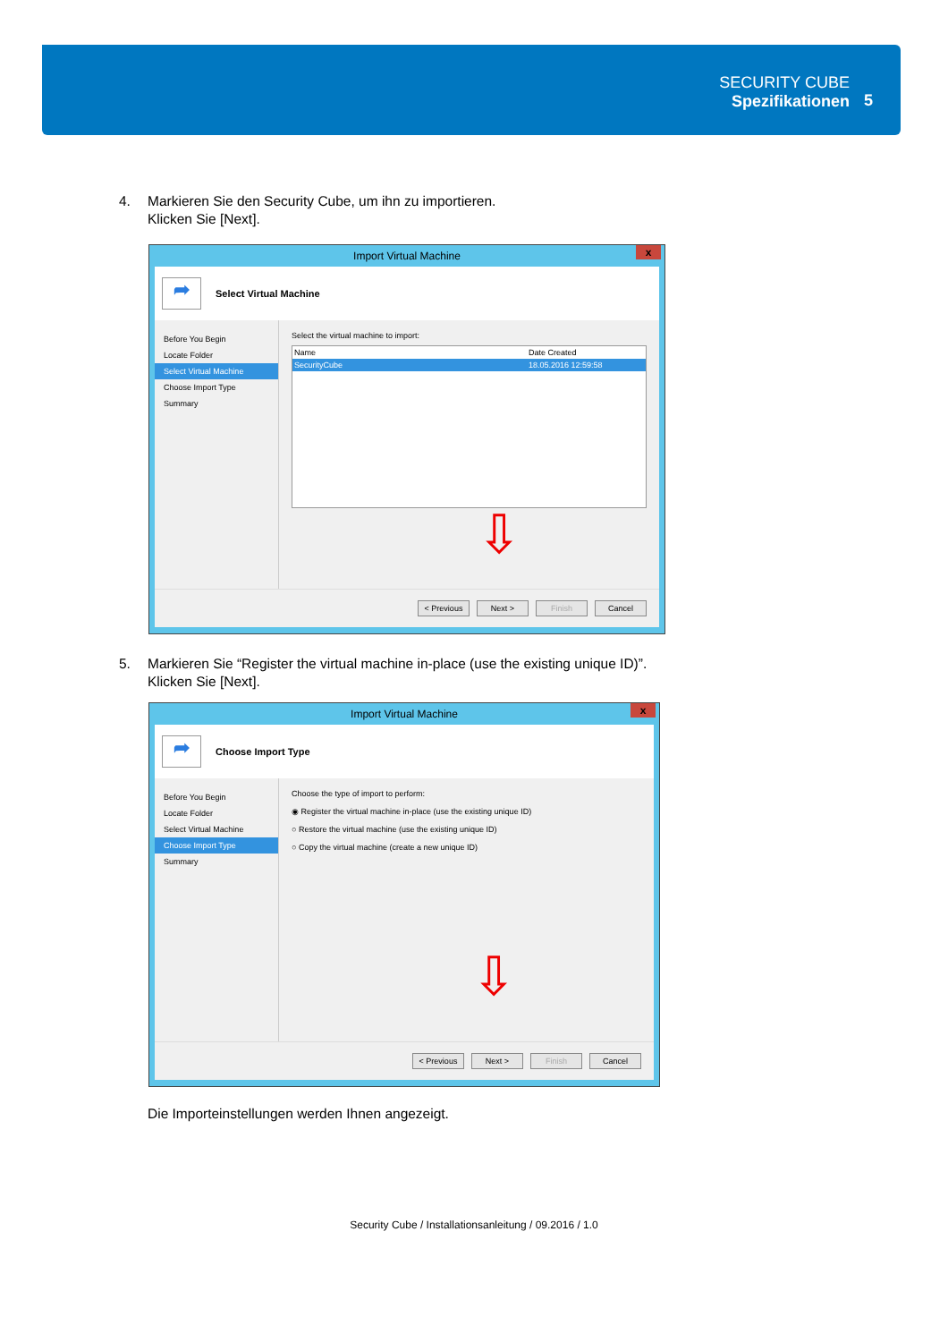SECURITY CUBE
Spezifikationen
5
4. Markieren Sie den Security Cube, um ihn zu importieren.
Klicken Sie [Next].
Import Virtual Machine
x
➦
Select Virtual Machine
Before You Begin
Locate Folder
Select Virtual Machine
Choose Import Type
Summary
Select the virtual machine to import:
Name Date Created
SecurityCube 18.05.2016 12:59:58
⇩
< Previous Next > Finish Cancel
5. Markieren Sie “Register the virtual machine in-place (use the existing unique ID)”.
Klicken Sie [Next].
Import Virtual Machine
x
➦
Choose Import Type
Before You Begin
Locate Folder
Select Virtual Machine
Choose Import Type
Summary
Choose the type of import to perform:
◉ Register the virtual machine in-place (use the existing unique ID)
○ Restore the virtual machine (use the existing unique ID)
○ Copy the virtual machine (create a new unique ID)
⇩
< Previous Next > Finish Cancel
Die Importeinstellungen werden Ihnen angezeigt.
Security Cube / Installationsanleitung / 09.2016 / 1.0